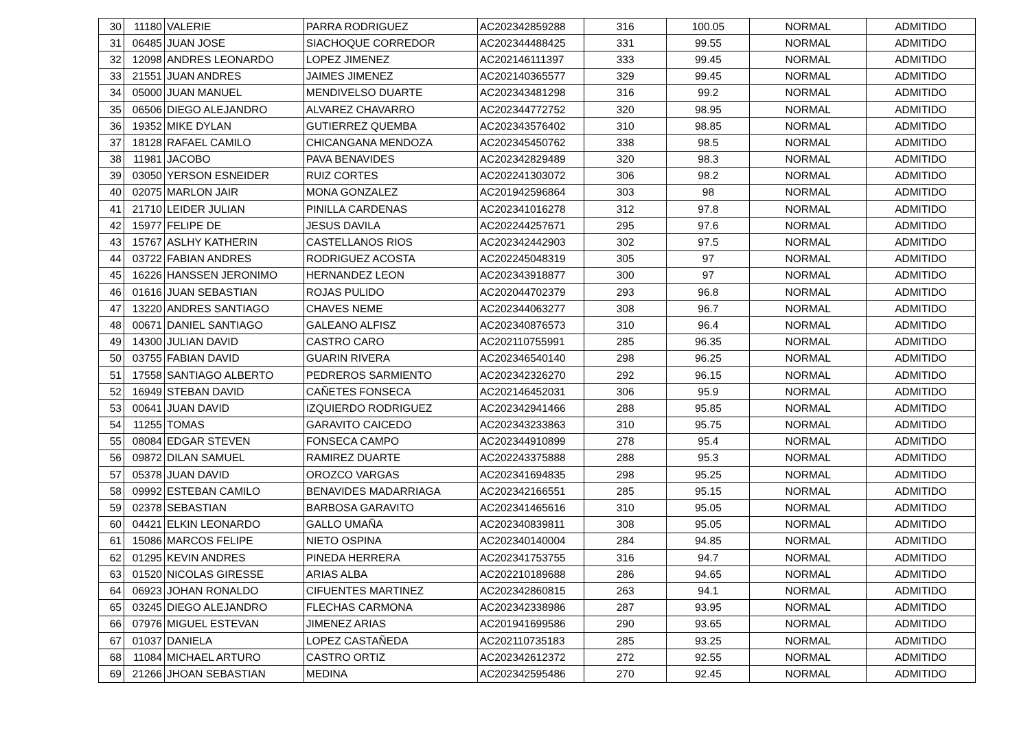| 30 | 11180 | VALERIE | PARRA RODRIGUEZ | AC202342859288 | 316 | 100.05 | NORMAL | ADMITIDO |
| 31 | 06485 | JUAN JOSE | SIACHOQUE CORREDOR | AC202344488425 | 331 | 99.55 | NORMAL | ADMITIDO |
| 32 | 12098 | ANDRES LEONARDO | LOPEZ JIMENEZ | AC202146111397 | 333 | 99.45 | NORMAL | ADMITIDO |
| 33 | 21551 | JUAN ANDRES | JAIMES JIMENEZ | AC202140365577 | 329 | 99.45 | NORMAL | ADMITIDO |
| 34 | 05000 | JUAN MANUEL | MENDIVELSO DUARTE | AC202343481298 | 316 | 99.2 | NORMAL | ADMITIDO |
| 35 | 06506 | DIEGO ALEJANDRO | ALVAREZ CHAVARRO | AC202344772752 | 320 | 98.95 | NORMAL | ADMITIDO |
| 36 | 19352 | MIKE DYLAN | GUTIERREZ QUEMBA | AC202343576402 | 310 | 98.85 | NORMAL | ADMITIDO |
| 37 | 18128 | RAFAEL CAMILO | CHICANGANA MENDOZA | AC202345450762 | 338 | 98.5 | NORMAL | ADMITIDO |
| 38 | 11981 | JACOBO | PAVA BENAVIDES | AC202342829489 | 320 | 98.3 | NORMAL | ADMITIDO |
| 39 | 03050 | YERSON ESNEIDER | RUIZ CORTES | AC202241303072 | 306 | 98.2 | NORMAL | ADMITIDO |
| 40 | 02075 | MARLON JAIR | MONA GONZALEZ | AC201942596864 | 303 | 98 | NORMAL | ADMITIDO |
| 41 | 21710 | LEIDER JULIAN | PINILLA CARDENAS | AC202341016278 | 312 | 97.8 | NORMAL | ADMITIDO |
| 42 | 15977 | FELIPE DE | JESUS DAVILA | AC202244257671 | 295 | 97.6 | NORMAL | ADMITIDO |
| 43 | 15767 | ASLHY KATHERIN | CASTELLANOS RIOS | AC202342442903 | 302 | 97.5 | NORMAL | ADMITIDO |
| 44 | 03722 | FABIAN ANDRES | RODRIGUEZ ACOSTA | AC202245048319 | 305 | 97 | NORMAL | ADMITIDO |
| 45 | 16226 | HANSSEN JERONIMO | HERNANDEZ LEON | AC202343918877 | 300 | 97 | NORMAL | ADMITIDO |
| 46 | 01616 | JUAN SEBASTIAN | ROJAS PULIDO | AC202044702379 | 293 | 96.8 | NORMAL | ADMITIDO |
| 47 | 13220 | ANDRES SANTIAGO | CHAVES NEME | AC202344063277 | 308 | 96.7 | NORMAL | ADMITIDO |
| 48 | 00671 | DANIEL SANTIAGO | GALEANO ALFISZ | AC202340876573 | 310 | 96.4 | NORMAL | ADMITIDO |
| 49 | 14300 | JULIAN DAVID | CASTRO CARO | AC202110755991 | 285 | 96.35 | NORMAL | ADMITIDO |
| 50 | 03755 | FABIAN DAVID | GUARIN RIVERA | AC202346540140 | 298 | 96.25 | NORMAL | ADMITIDO |
| 51 | 17558 | SANTIAGO ALBERTO | PEDREROS SARMIENTO | AC202342326270 | 292 | 96.15 | NORMAL | ADMITIDO |
| 52 | 16949 | STEBAN DAVID | CAÑETES FONSECA | AC202146452031 | 306 | 95.9 | NORMAL | ADMITIDO |
| 53 | 00641 | JUAN DAVID | IZQUIERDO RODRIGUEZ | AC202342941466 | 288 | 95.85 | NORMAL | ADMITIDO |
| 54 | 11255 | TOMAS | GARAVITO CAICEDO | AC202343233863 | 310 | 95.75 | NORMAL | ADMITIDO |
| 55 | 08084 | EDGAR STEVEN | FONSECA CAMPO | AC202344910899 | 278 | 95.4 | NORMAL | ADMITIDO |
| 56 | 09872 | DILAN SAMUEL | RAMIREZ DUARTE | AC202243375888 | 288 | 95.3 | NORMAL | ADMITIDO |
| 57 | 05378 | JUAN DAVID | OROZCO VARGAS | AC202341694835 | 298 | 95.25 | NORMAL | ADMITIDO |
| 58 | 09992 | ESTEBAN CAMILO | BENAVIDES MADARRIAGA | AC202342166551 | 285 | 95.15 | NORMAL | ADMITIDO |
| 59 | 02378 | SEBASTIAN | BARBOSA GARAVITO | AC202341465616 | 310 | 95.05 | NORMAL | ADMITIDO |
| 60 | 04421 | ELKIN LEONARDO | GALLO UMAÑA | AC202340839811 | 308 | 95.05 | NORMAL | ADMITIDO |
| 61 | 15086 | MARCOS FELIPE | NIETO OSPINA | AC202340140004 | 284 | 94.85 | NORMAL | ADMITIDO |
| 62 | 01295 | KEVIN ANDRES | PINEDA HERRERA | AC202341753755 | 316 | 94.7 | NORMAL | ADMITIDO |
| 63 | 01520 | NICOLAS GIRESSE | ARIAS ALBA | AC202210189688 | 286 | 94.65 | NORMAL | ADMITIDO |
| 64 | 06923 | JOHAN RONALDO | CIFUENTES MARTINEZ | AC202342860815 | 263 | 94.1 | NORMAL | ADMITIDO |
| 65 | 03245 | DIEGO ALEJANDRO | FLECHAS CARMONA | AC202342338986 | 287 | 93.95 | NORMAL | ADMITIDO |
| 66 | 07976 | MIGUEL ESTEVAN | JIMENEZ ARIAS | AC201941699586 | 290 | 93.65 | NORMAL | ADMITIDO |
| 67 | 01037 | DANIELA | LOPEZ CASTAÑEDA | AC202110735183 | 285 | 93.25 | NORMAL | ADMITIDO |
| 68 | 11084 | MICHAEL ARTURO | CASTRO ORTIZ | AC202342612372 | 272 | 92.55 | NORMAL | ADMITIDO |
| 69 | 21266 | JHOAN SEBASTIAN | MEDINA | AC202342595486 | 270 | 92.45 | NORMAL | ADMITIDO |